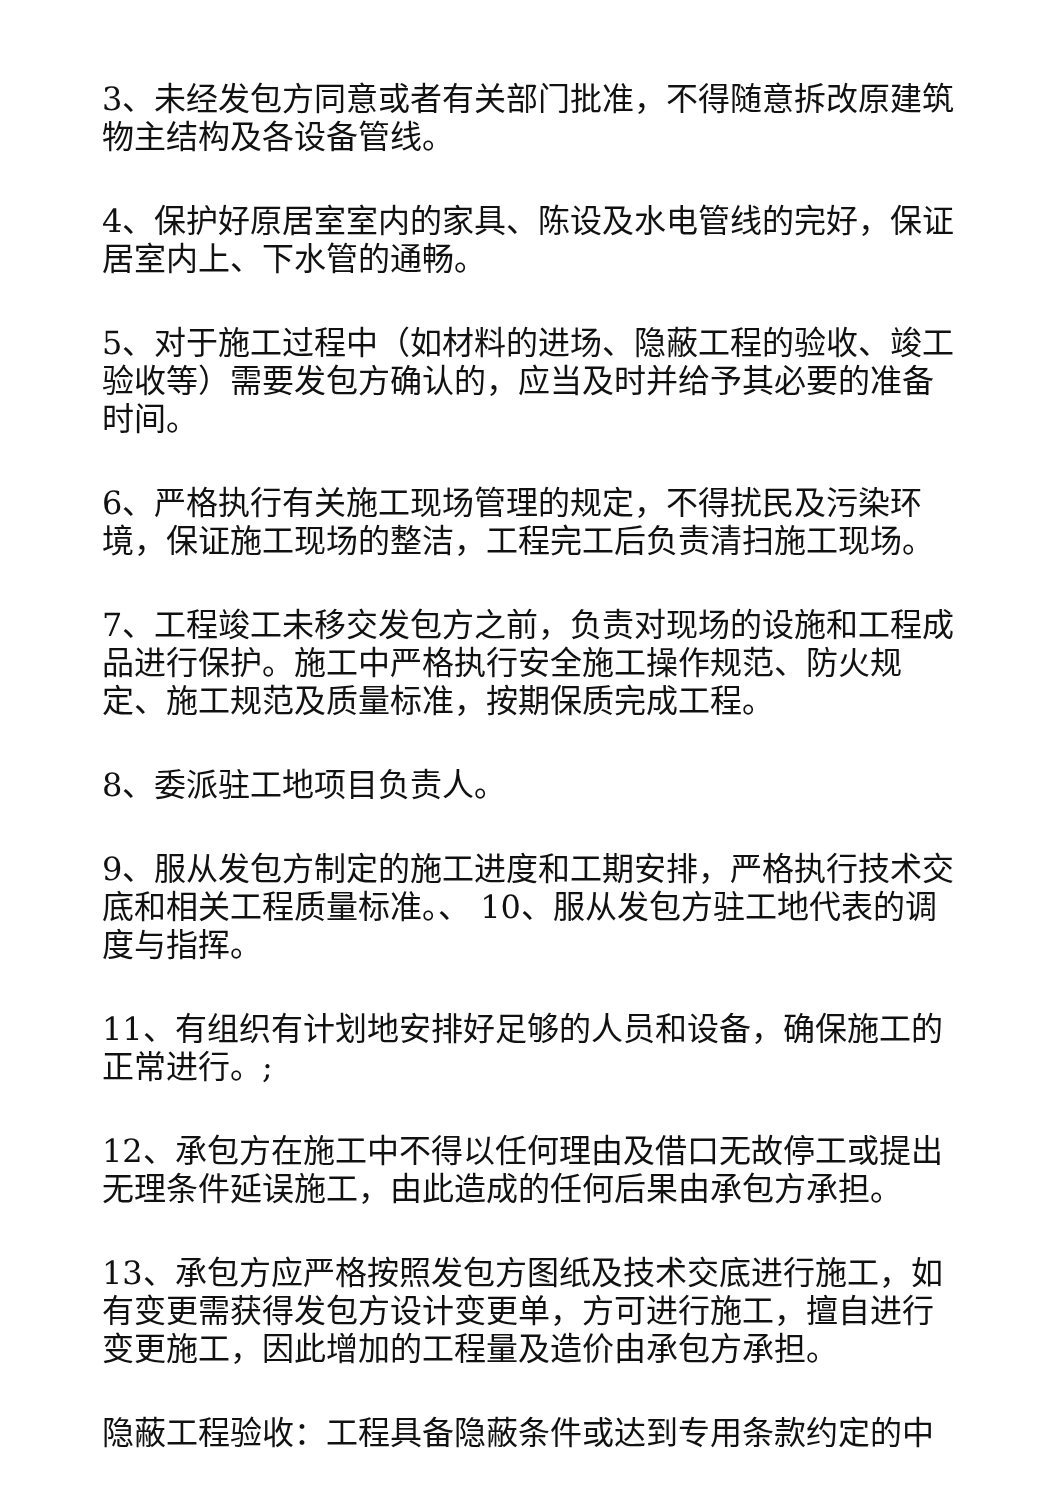3、未经发包方同意或者有关部门批准，不得随意拆改原建筑物主结构及各设备管线。
4、保护好原居室室内的家具、陈设及水电管线的完好，保证居室内上、下水管的通畅。
5、对于施工过程中（如材料的进场、隐蔽工程的验收、竣工验收等）需要发包方确认的，应当及时并给予其必要的准备时间。
6、严格执行有关施工现场管理的规定，不得扰民及污染环境，保证施工现场的整洁，工程完工后负责清扫施工现场。
7、工程竣工未移交发包方之前，负责对现场的设施和工程成品进行保护。施工中严格执行安全施工操作规范、防火规定、施工规范及质量标准，按期保质完成工程。
8、委派驻工地项目负责人。
9、服从发包方制定的施工进度和工期安排，严格执行技术交底和相关工程质量标准。、 10、服从发包方驻工地代表的调度与指挥。
11、有组织有计划地安排好足够的人员和设备，确保施工的正常进行。;
12、承包方在施工中不得以任何理由及借口无故停工或提出无理条件延误施工，由此造成的任何后果由承包方承担。
13、承包方应严格按照发包方图纸及技术交底进行施工，如有变更需获得发包方设计变更单，方可进行施工，擅自进行变更施工，因此增加的工程量及造价由承包方承担。
隐蔽工程验收：工程具备隐蔽条件或达到专用条款约定的中